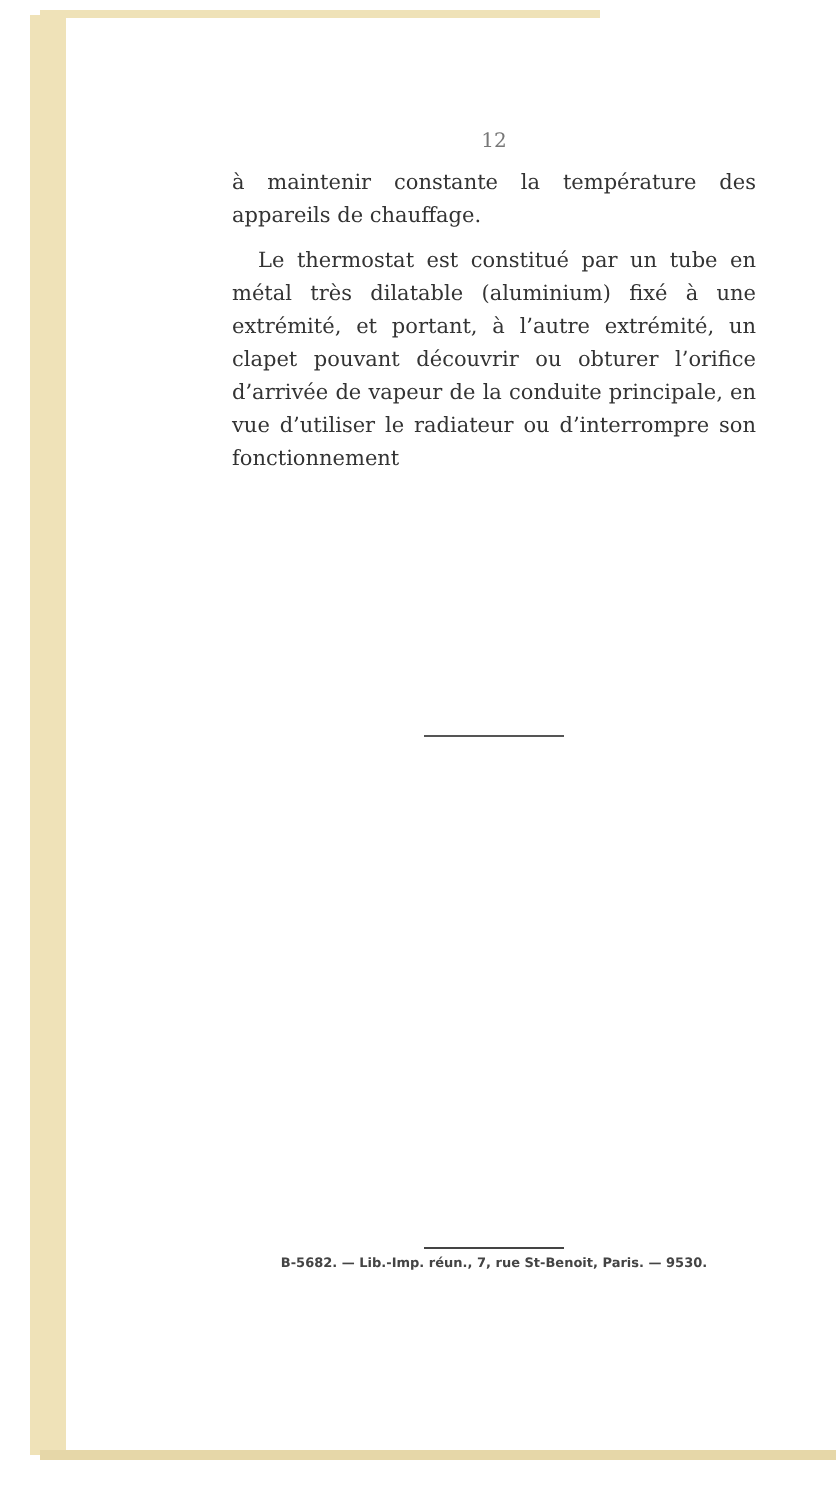12
à maintenir constante la température des appareils de chauffage.
Le thermostat est constitué par un tube en métal très dilatable (aluminium) fixé à une extrémité, et portant, à l’autre extrémité, un clapet pouvant découvrir ou obturer l’orifice d’arrivée de vapeur de la conduite principale, en vue d’utiliser le radiateur ou d’interrompre son fonctionnement
B-5682. — Lib.-Imp. réun., 7, rue St-Benoit, Paris. — 9530.